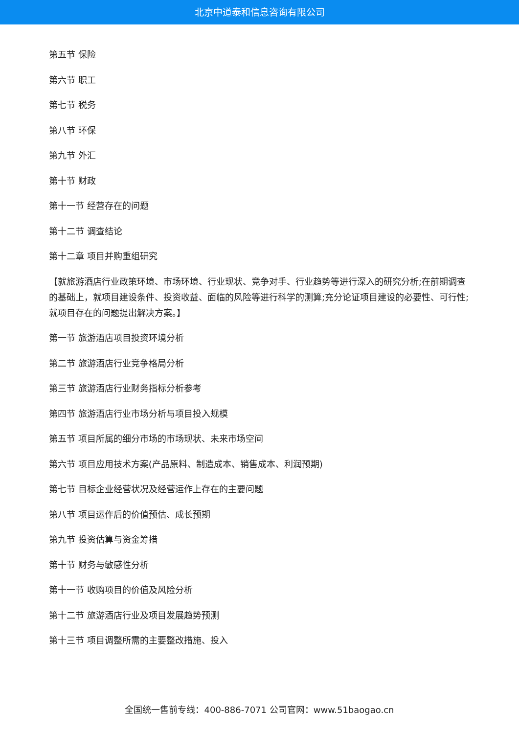北京中道泰和信息咨询有限公司
第五节 保险
第六节 职工
第七节 税务
第八节 环保
第九节 外汇
第十节 财政
第十一节 经营存在的问题
第十二节 调查结论
第十二章 项目并购重组研究
【就旅游酒店行业政策环境、市场环境、行业现状、竞争对手、行业趋势等进行深入的研究分析;在前期调查的基础上，就项目建设条件、投资收益、面临的风险等进行科学的测算;充分论证项目建设的必要性、可行性;就项目存在的问题提出解决方案。】
第一节 旅游酒店项目投资环境分析
第二节 旅游酒店行业竞争格局分析
第三节 旅游酒店行业财务指标分析参考
第四节 旅游酒店行业市场分析与项目投入规模
第五节 项目所属的细分市场的市场现状、未来市场空间
第六节 项目应用技术方案(产品原料、制造成本、销售成本、利润预期)
第七节 目标企业经营状况及经营运作上存在的主要问题
第八节 项目运作后的价值预估、成长预期
第九节 投资估算与资金筹措
第十节 财务与敏感性分析
第十一节 收购项目的价值及风险分析
第十二节 旅游酒店行业及项目发展趋势预测
第十三节 项目调整所需的主要整改措施、投入
全国统一售前专线：400-886-7071 公司官网：www.51baogao.cn